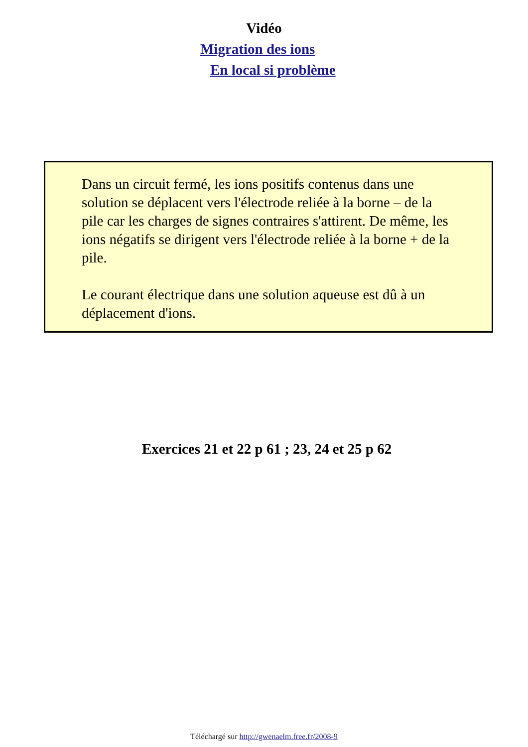Vidéo
Migration des ions
En local si problème
Dans un circuit fermé, les ions positifs contenus dans une solution se déplacent vers l'électrode reliée à la borne – de la pile car les charges de signes contraires s'attirent. De même, les ions négatifs se dirigent vers l'électrode reliée à la borne + de la pile.
Le courant électrique dans une solution aqueuse est dû à un déplacement d'ions.
Exercices 21 et 22 p 61 ; 23, 24 et 25 p 62
Téléchargé sur http://gwenaelm.free.fr/2008-9